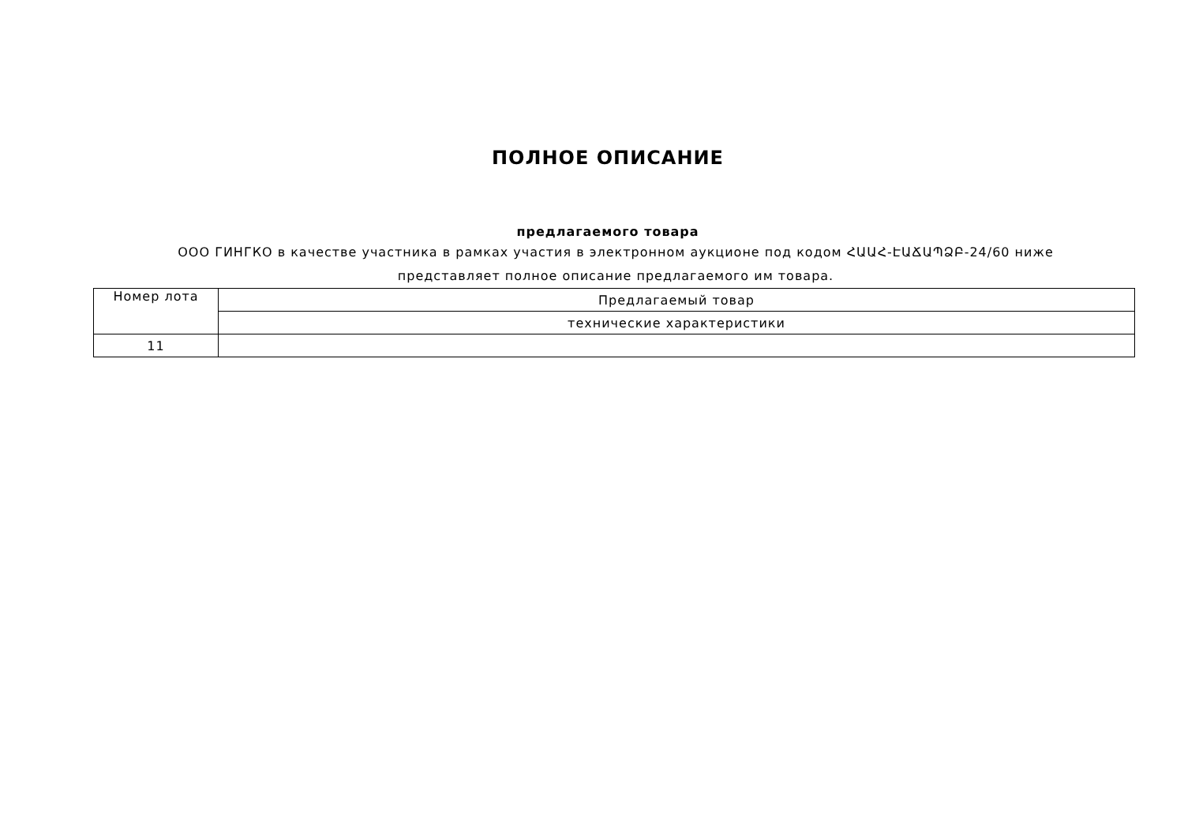ПОЛНОЕ ОПИСАНИЕ
предлагаемого товара
ООО ГИНГКО в качестве участника в рамках участия в электронном аукционе под кодом ՀԱԱՀ-ԷԱՃԱՊՁԲ-24/60 ниже представляет полное описание предлагаемого им товара.
| Номер лота | Предлагаемый товар |
| | технические характеристики |
| 11 | |